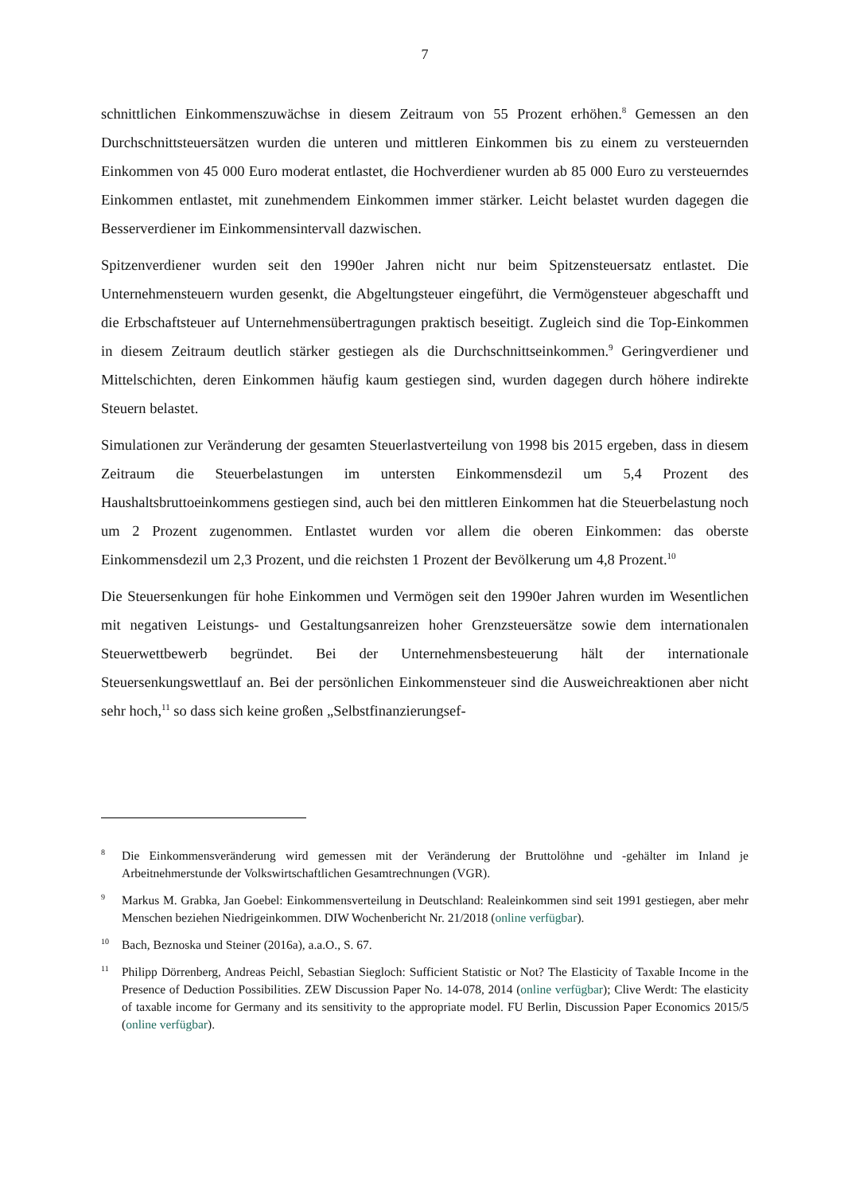7
schnittlichen Einkommenszuwächse in diesem Zeitraum von 55 Prozent erhöhen.<sup>8</sup> Gemessen an den Durchschnittsteuersätzen wurden die unteren und mittleren Einkommen bis zu einem zu versteuernden Einkommen von 45 000 Euro moderat entlastet, die Hochverdiener wurden ab 85 000 Euro zu versteuerndes Einkommen entlastet, mit zunehmendem Einkommen immer stärker. Leicht belastet wurden dagegen die Besserverdiener im Einkommensintervall dazwischen.
Spitzenverdiener wurden seit den 1990er Jahren nicht nur beim Spitzensteuersatz entlastet. Die Unternehmensteuern wurden gesenkt, die Abgeltungsteuer eingeführt, die Vermögensteuer abgeschafft und die Erbschaftsteuer auf Unternehmensübertragungen praktisch beseitigt. Zugleich sind die Top-Einkommen in diesem Zeitraum deutlich stärker gestiegen als die Durchschnittseinkommen.<sup>9</sup> Geringverdiener und Mittelschichten, deren Einkommen häufig kaum gestiegen sind, wurden dagegen durch höhere indirekte Steuern belastet.
Simulationen zur Veränderung der gesamten Steuerlastverteilung von 1998 bis 2015 ergeben, dass in diesem Zeitraum die Steuerbelastungen im untersten Einkommensdezil um 5,4 Prozent des Haushaltsbruttoeinkommens gestiegen sind, auch bei den mittleren Einkommen hat die Steuerbelastung noch um 2 Prozent zugenommen. Entlastet wurden vor allem die oberen Einkommen: das oberste Einkommensdezil um 2,3 Prozent, und die reichsten 1 Prozent der Bevölkerung um 4,8 Prozent.<sup>10</sup>
Die Steuersenkungen für hohe Einkommen und Vermögen seit den 1990er Jahren wurden im Wesentlichen mit negativen Leistungs- und Gestaltungsanreizen hoher Grenzsteuersätze sowie dem internationalen Steuerwettbewerb begründet. Bei der Unternehmensbesteuerung hält der internationale Steuersenkungswettlauf an. Bei der persönlichen Einkommensteuer sind die Ausweichreaktionen aber nicht sehr hoch,<sup>11</sup> so dass sich keine großen „Selbstfinanzierungsef-
8 Die Einkommensveränderung wird gemessen mit der Veränderung der Bruttolöhne und -gehälter im Inland je Arbeitnehmerstunde der Volkswirtschaftlichen Gesamtrechnungen (VGR).
9 Markus M. Grabka, Jan Goebel: Einkommensverteilung in Deutschland: Realeinkommen sind seit 1991 gestiegen, aber mehr Menschen beziehen Niedrigeinkommen. DIW Wochenbericht Nr. 21/2018 (online verfügbar).
10 Bach, Beznoska und Steiner (2016a), a.a.O., S. 67.
11 Philipp Dörrenberg, Andreas Peichl, Sebastian Siegloch: Sufficient Statistic or Not? The Elasticity of Taxable Income in the Presence of Deduction Possibilities. ZEW Discussion Paper No. 14-078, 2014 (online verfügbar); Clive Werdt: The elasticity of taxable income for Germany and its sensitivity to the appropriate model. FU Berlin, Discussion Paper Economics 2015/5 (online verfügbar).